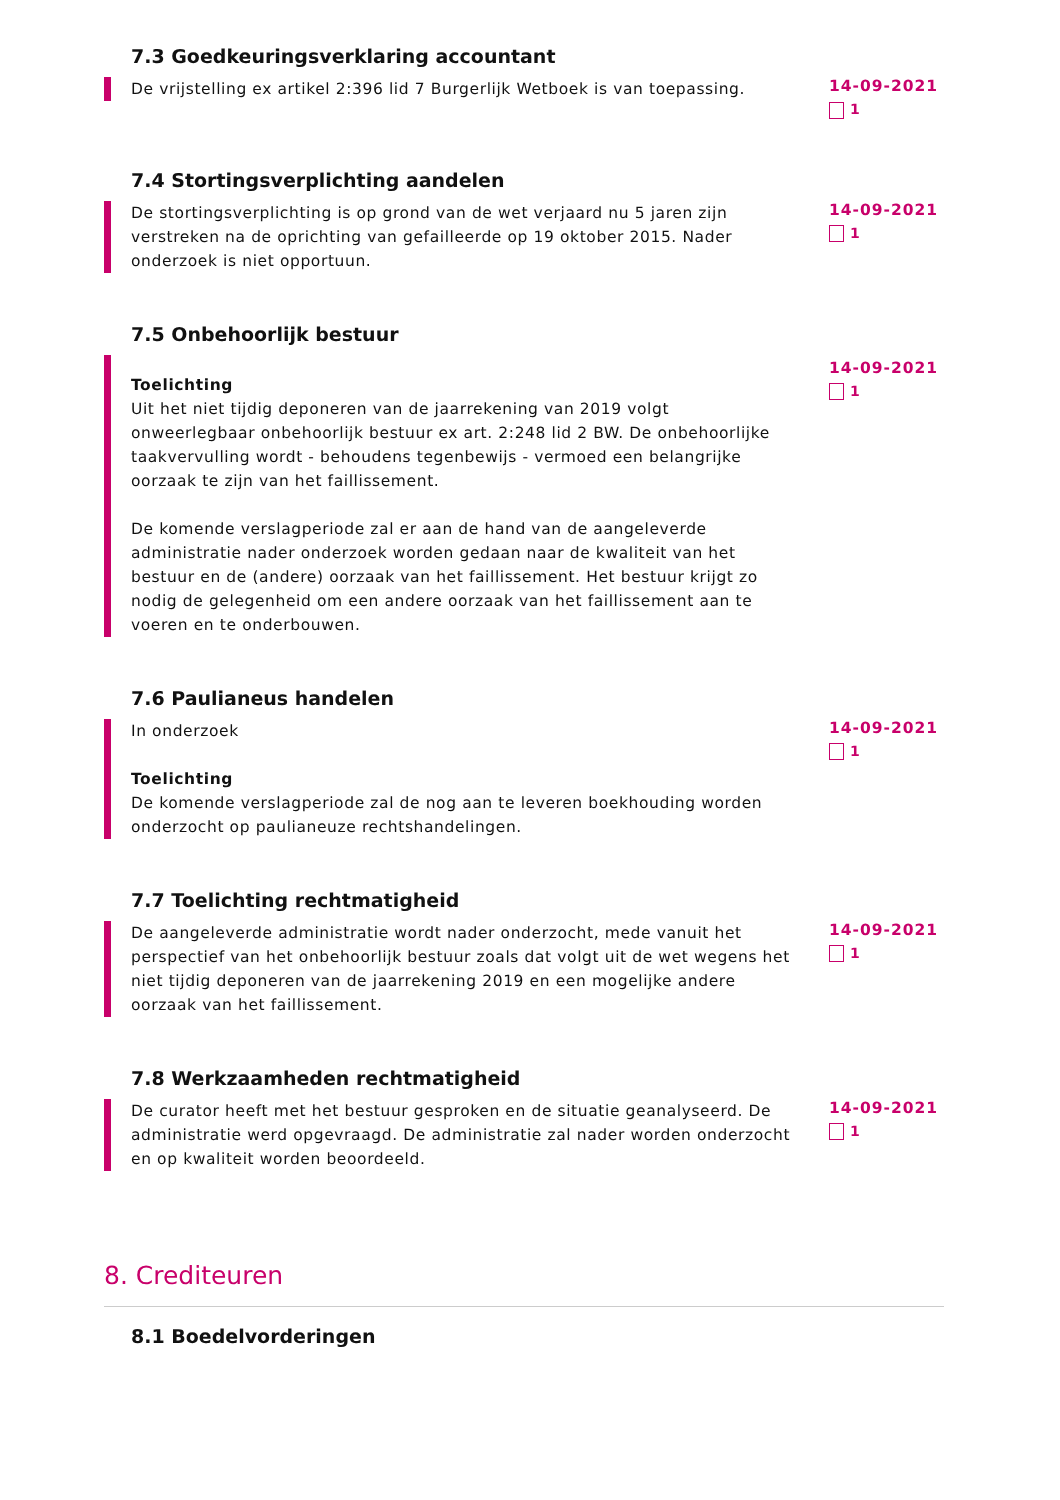7.3 Goedkeuringsverklaring accountant
De vrijstelling ex artikel 2:396 lid 7 Burgerlijk Wetboek is van toepassing.
14-09-2021
1
7.4 Stortingsverplichting aandelen
De stortingsverplichting is op grond van de wet verjaard nu 5 jaren zijn verstreken na de oprichting van gefailleerde op 19 oktober 2015. Nader onderzoek is niet opportuun.
14-09-2021
1
7.5 Onbehoorlijk bestuur
Toelichting
Uit het niet tijdig deponeren van de jaarrekening van 2019 volgt onweerlegbaar onbehoorlijk bestuur ex art. 2:248 lid 2 BW. De onbehoorlijke taakvervulling wordt - behoudens tegenbewijs - vermoed een belangrijke oorzaak te zijn van het faillissement.
De komende verslagperiode zal er aan de hand van de aangeleverde administratie nader onderzoek worden gedaan naar de kwaliteit van het bestuur en de (andere) oorzaak van het faillissement. Het bestuur krijgt zo nodig de gelegenheid om een andere oorzaak van het faillissement aan te voeren en te onderbouwen.
14-09-2021
1
7.6 Paulianeus handelen
In onderzoek
Toelichting
De komende verslagperiode zal de nog aan te leveren boekhouding worden onderzocht op paulianeuze rechtshandelingen.
14-09-2021
1
7.7 Toelichting rechtmatigheid
De aangeleverde administratie wordt nader onderzocht, mede vanuit het perspectief van het onbehoorlijk bestuur zoals dat volgt uit de wet wegens het niet tijdig deponeren van de jaarrekening 2019 en een mogelijke andere oorzaak van het faillissement.
14-09-2021
1
7.8 Werkzaamheden rechtmatigheid
De curator heeft met het bestuur gesproken en de situatie geanalyseerd. De administratie werd opgevraagd. De administratie zal nader worden onderzocht en op kwaliteit worden beoordeeld.
14-09-2021
1
8. Crediteuren
8.1 Boedelvorderingen